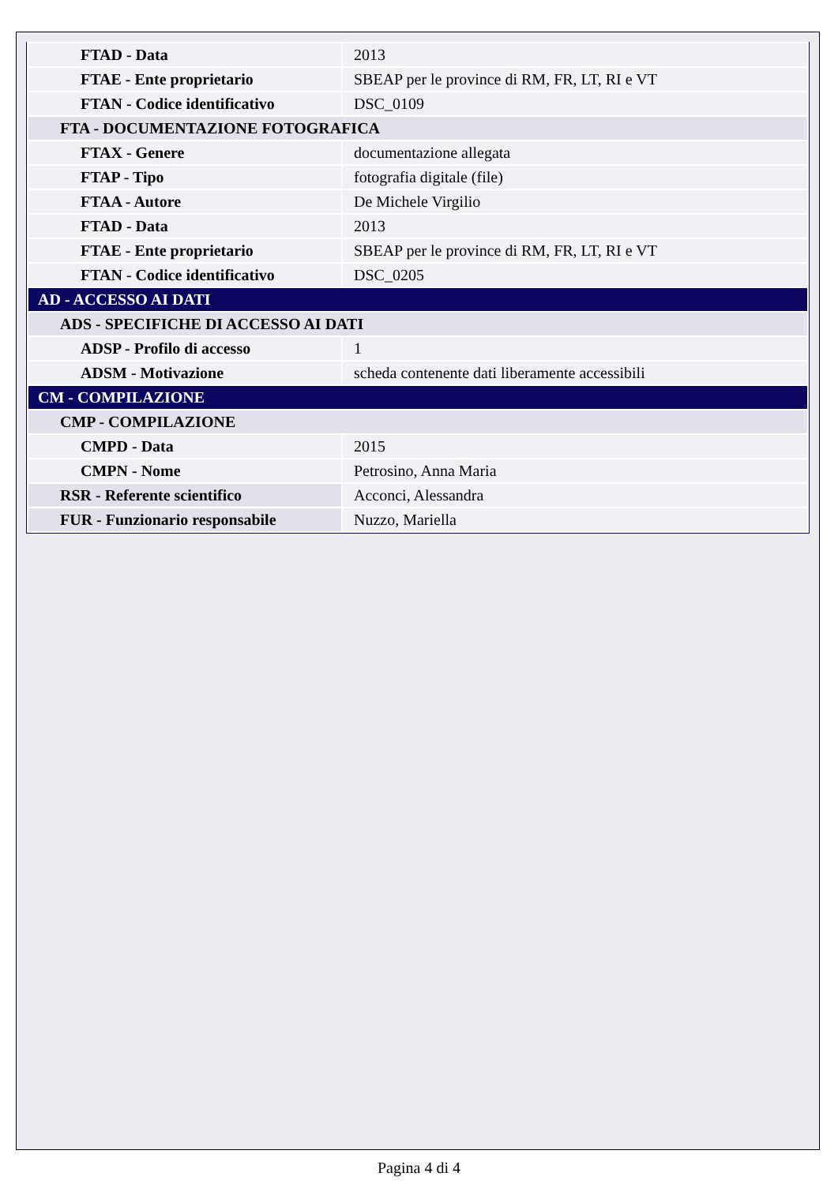| FTAD - Data | 2013 |
| FTAE - Ente proprietario | SBEAP per le province di RM, FR, LT, RI e VT |
| FTAN - Codice identificativo | DSC_0109 |
| FTA - DOCUMENTAZIONE FOTOGRAFICA | |
| FTAX - Genere | documentazione allegata |
| FTAP - Tipo | fotografia digitale (file) |
| FTAA - Autore | De Michele Virgilio |
| FTAD - Data | 2013 |
| FTAE - Ente proprietario | SBEAP per le province di RM, FR, LT, RI e VT |
| FTAN - Codice identificativo | DSC_0205 |
| AD - ACCESSO AI DATI | |
| ADS - SPECIFICHE DI ACCESSO AI DATI | |
| ADSP - Profilo di accesso | 1 |
| ADSM - Motivazione | scheda contenente dati liberamente accessibili |
| CM - COMPILAZIONE | |
| CMP - COMPILAZIONE | |
| CMPD - Data | 2015 |
| CMPN - Nome | Petrosino, Anna Maria |
| RSR - Referente scientifico | Acconci, Alessandra |
| FUR - Funzionario responsabile | Nuzzo, Mariella |
Pagina 4 di 4